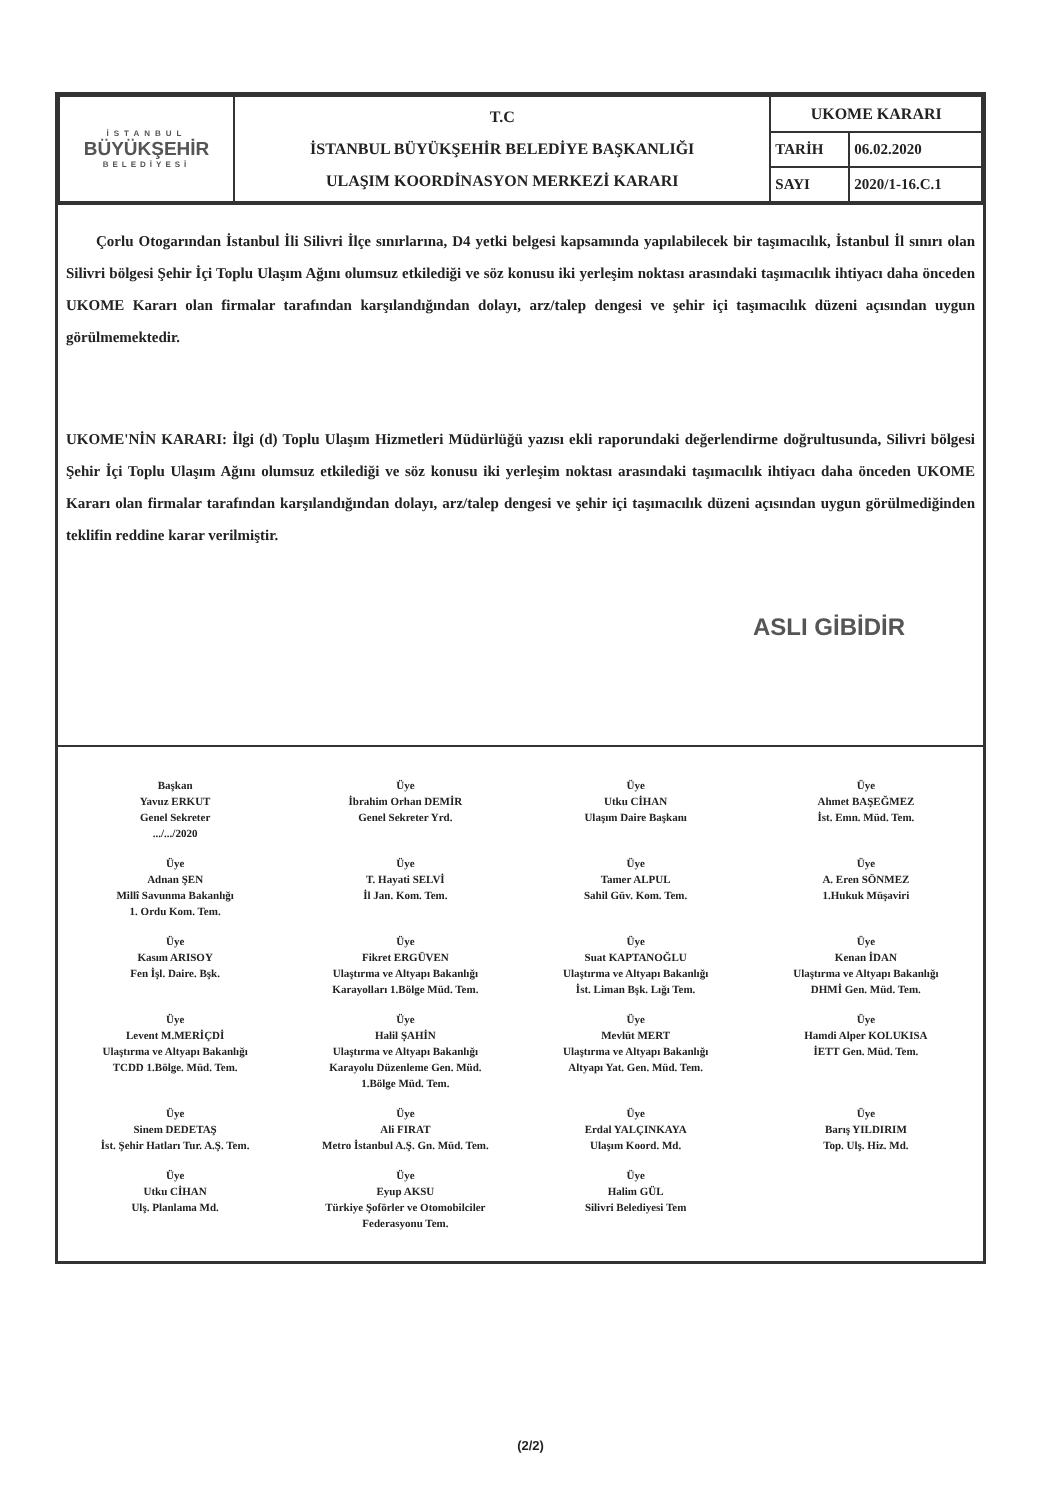| İSTANBUL BÜYÜKŞEHİR BELEDİYESİ | T.C İSTANBUL BÜYÜKŞEHİR BELEDİYE BAŞKANLIĞI ULAŞIM KOORDİNASYON MERKEZİ KARARI | UKOME KARARI | |
| | | TARİH | 06.02.2020 |
| | | SAYI | 2020/1-16.C.1 |
Çorlu Otogarından İstanbul İli Silivri İlçe sınırlarına, D4 yetki belgesi kapsamında yapılabilecek bir taşımacılık, İstanbul İl sınırı olan Silivri bölgesi Şehir İçi Toplu Ulaşım Ağını olumsuz etkilediği ve söz konusu iki yerleşim noktası arasındaki taşımacılık ihtiyacı daha önceden UKOME Kararı olan firmalar tarafından karşılandığından dolayı, arz/talep dengesi ve şehir içi taşımacılık düzeni açısından uygun görülmemektedir.
UKOME'NİN KARARI: İlgi (d) Toplu Ulaşım Hizmetleri Müdürlüğü yazısı ekli raporundaki değerlendirme doğrultusunda, Silivri bölgesi Şehir İçi Toplu Ulaşım Ağını olumsuz etkilediği ve söz konusu iki yerleşim noktası arasındaki taşımacılık ihtiyacı daha önceden UKOME Kararı olan firmalar tarafından karşılandığından dolayı, arz/talep dengesi ve şehir içi taşımacılık düzeni açısından uygun görülmediğinden teklifin reddine karar verilmiştir.
ASLI GİBİDİR
Başkan
Yavuz ERKUT
Genel Sekreter
.../.../2020
Üye
İbrahim Orhan DEMİR
Genel Sekreter Yrd.
Üye
Utku CİHAN
Ulaşım Daire Başkanı
Üye
Ahmet BAŞEĞMEZ
İst. Emn. Müd. Tem.
Üye
Adnan ŞEN
Millî Savunma Bakanlığı
1. Ordu Kom. Tem.
Üye
T. Hayati SELVİ
İl Jan. Kom. Tem.
Üye
Tamer ALPUL
Sahil Güv. Kom. Tem.
Üye
A. Eren SÖNMEZ
1.Hukuk Müşaviri
Üye
Kasım ARISOY
Fen İşl. Daire. Bşk.
Üye
Fikret ERGÜVEN
Ulaştırma ve Altyapı Bakanlığı
Karayolları 1.Bölge Müd. Tem.
Üye
Suat KAPTANOĞLU
Ulaştırma ve Altyapı Bakanlığı
İst. Liman Bşk. Lığı Tem.
Üye
Kenan İDAN
Ulaştırma ve Altyapı Bakanlığı
DHMİ Gen. Müd. Tem.
Üye
Levent M.MERİÇDİ
Ulaştırma ve Altyapı Bakanlığı
TCDD 1.Bölge. Müd. Tem.
Üye
Halil ŞAHİN
Ulaştırma ve Altyapı Bakanlığı
Karayolu Düzenleme Gen. Müd.
1.Bölge Müd. Tem.
Üye
Mevlüt MERT
Ulaştırma ve Altyapı Bakanlığı
Altyapı Yat. Gen. Müd. Tem.
Üye
Hamdi Alper KOLUKISA
İETT Gen. Müd. Tem.
Üye
Sinem DEDETAŞ
İst. Şehir Hatları Tur. A.Ş. Tem.
Üye
Ali FIRAT
Metro İstanbul A.Ş. Gn. Müd. Tem.
Üye
Erdal YALÇINKAYA
Ulaşım Koord. Md.
Üye
Barış YILDIRIM
Top. Ulş. Hiz. Md.
Üye
Utku CİHAN
Ulş. Planlama Md.
Üye
Eyup AKSU
Türkiye Şoförler ve Otomobilciler
Federasyonu Tem.
Üye
Halim GÜL
Silivri Belediyesi Tem
(2/2)